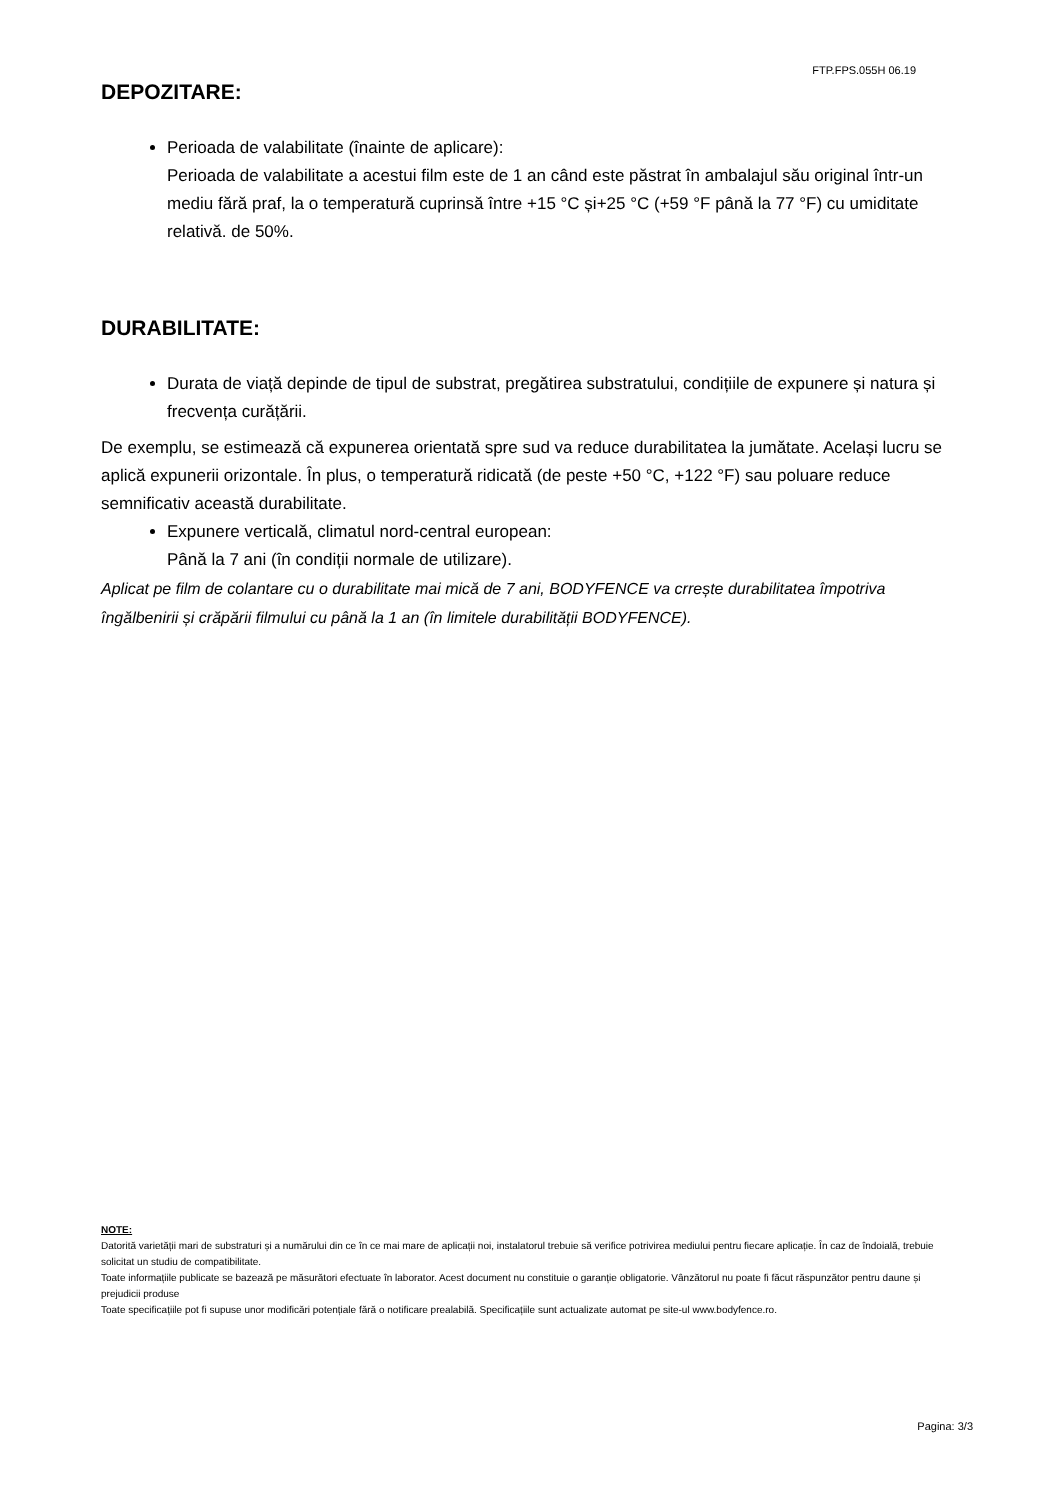FTP.FPS.055H 06.19
DEPOZITARE:
Perioada de valabilitate (înainte de aplicare):
Perioada de valabilitate a acestui film este de 1 an când este păstrat în ambalajul său original într-un mediu fără praf, la o temperatură cuprinsă între +15 °C și+25 °C (+59 °F până la 77 °F) cu umiditate relativă. de 50%.
DURABILITATE:
Durata de viață depinde de tipul de substrat, pregătirea substratului, condițiile de expunere și natura și frecvența curățării.
De exemplu, se estimează că expunerea orientată spre sud va reduce durabilitatea la jumătate. Același lucru se aplică expunerii orizontale. În plus, o temperatură ridicată (de peste +50 °C, +122 °F) sau poluare reduce semnificativ această durabilitate.
Expunere verticală, climatul nord-central european:
Până la 7 ani (în condiții normale de utilizare).
Aplicat pe film de colantare cu o durabilitate mai mică de 7 ani, BODYFENCE va crrește durabilitatea împotriva îngălbenirii și crăpării filmului cu până la 1 an (în limitele durabilității BODYFENCE).
NOTE:
Datorită varietății mari de substraturi și a numărului din ce în ce mai mare de aplicații noi, instalatorul trebuie să verifice potrivirea mediului pentru fiecare aplicație. În caz de îndoială, trebuie solicitat un studiu de compatibilitate.
Toate informațiile publicate se bazează pe măsurători efectuate în laborator. Acest document nu constituie o garanție obligatorie. Vânzătorul nu poate fi făcut răspunzător pentru daune și prejudicii produse
Toate specificațiile pot fi supuse unor modificări potențiale fără o notificare prealabilă. Specificațiile sunt actualizate automat pe site-ul www.bodyfence.ro.
Pagina: 3/3